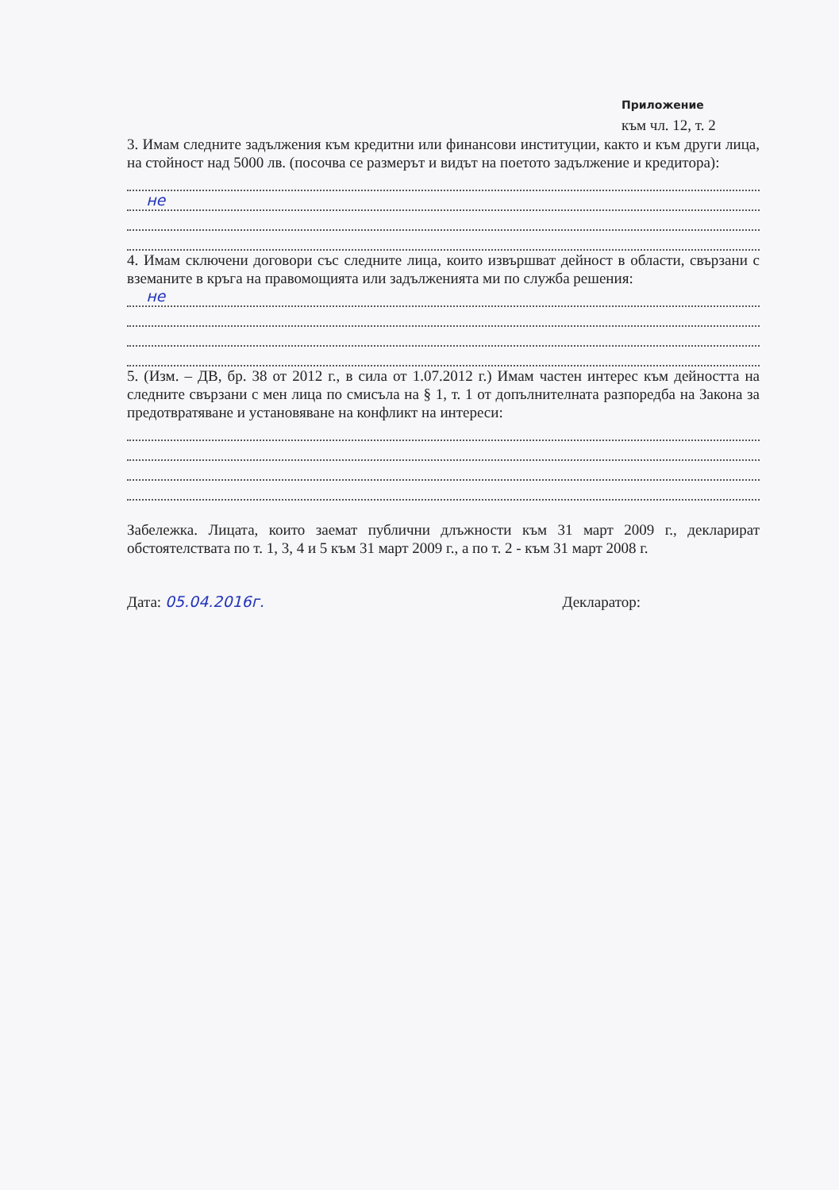Приложение
към чл. 12, т. 2
3. Имам следните задължения към кредитни или финансови институции, както и към други лица, на стойност над 5000 лв. (посочва се размерът и видът на поетото задължение и кредитора):
не
4. Имам сключени договори със следните лица, които извършват дейност в области, свързани с вземаните в кръга на правомощията или задълженията ми по служба решения:
не
5. (Изм. – ДВ, бр. 38 от 2012 г., в сила от 1.07.2012 г.) Имам частен интерес към дейността на следните свързани с мен лица по смисъла на § 1, т. 1 от допълнителната разпоредба на Закона за предотвратяване и установяване на конфликт на интереси:
Забележка. Лицата, които заемат публични длъжности към 31 март 2009 г., декларират обстоятелствата по т. 1, 3, 4 и 5 към 31 март 2009 г., а по т. 2 - към 31 март 2008 г.
Дата: 05.04.2016г. Декларатор: